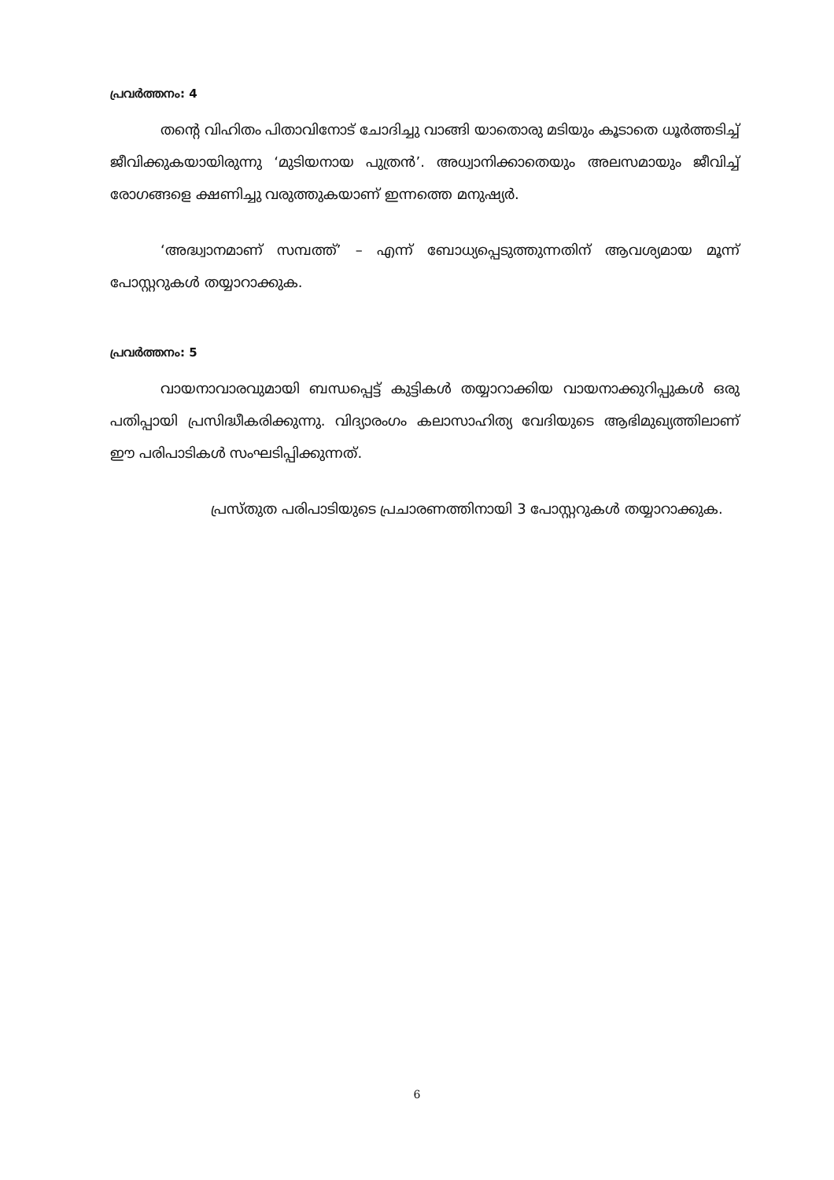പ്രവർത്തനം: 4
തന്റെ വിഹിതം പിതാവിനോട് ചോദിച്ചു വാങ്ങി യാതൊരു മടിയും കൂടാതെ ധൂർത്തടിച്ച് ജീവിക്കുകയായിരുന്നു ‘മുടിയനായ പുത്രൻ’. അധ്വാനിക്കാതെയും അലസമായും ജീവിച്ച് രോഗങ്ങളെ ക്ഷണിച്ചു വരുത്തുകയാണ് ഇന്നത്തെ മനുഷ്യർ.
‘അദ്ധ്വാനമാണ് സമ്പത്ത്’ – എന്ന് ബോധ്യപ്പെടുത്തുന്നതിന് ആവശ്യമായ മൂന്ന് പോസ്റ്ററുകൾ തയ്യാറാക്കുക.
പ്രവർത്തനം: 5
വായനാവാരവുമായി ബന്ധപ്പെട്ട് കുട്ടികൾ തയ്യാറാക്കിയ വായനാക്കുറിപ്പുകൾ ഒരു പതിപ്പായി പ്രസിദ്ധീകരിക്കുന്നു. വിദ്യാരംഗം കലാസാഹിത്യ വേദിയുടെ ആഭിമുഖ്യത്തിലാണ് ഈ പരിപാടികൾ സംഘടിപ്പിക്കുന്നത്.
പ്രസ്തുത പരിപാടിയുടെ പ്രചാരണത്തിനായി 3 പോസ്റ്ററുകൾ തയ്യാറാക്കുക.
6